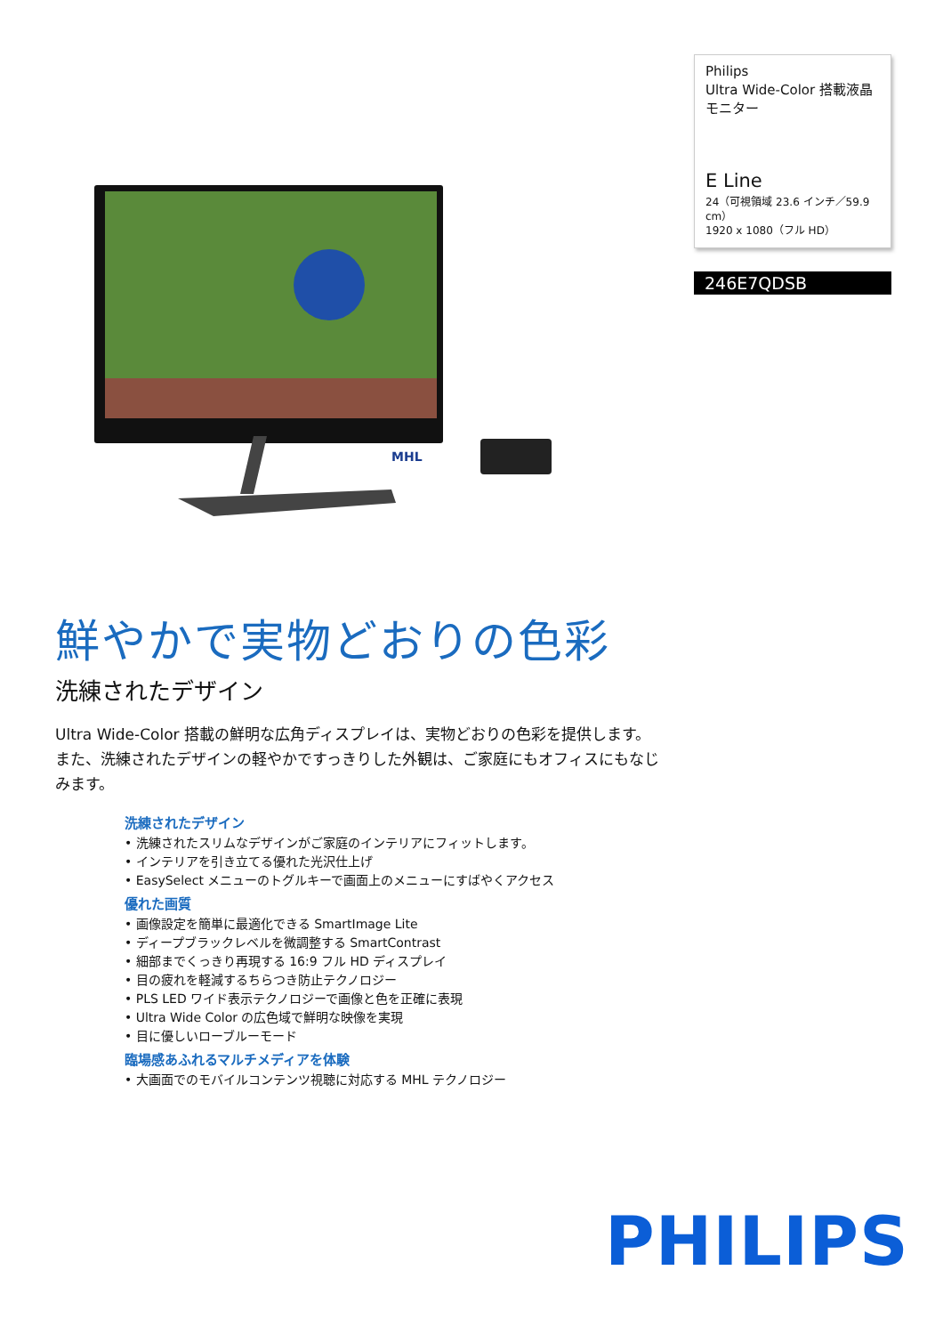MHL
Philips
Ultra Wide-Color 搭載液晶モニター
E Line
24（可視領域 23.6 インチ／59.9 cm）
1920 x 1080（フル HD）
246E7QDSB
鮮やかで実物どおりの色彩
洗練されたデザイン
Ultra Wide-Color 搭載の鮮明な広角ディスプレイは、実物どおりの色彩を提供します。また、洗練されたデザインの軽やかですっきりした外観は、ご家庭にもオフィスにもなじみます。
洗練されたデザイン
• 洗練されたスリムなデザインがご家庭のインテリアにフィットします。
• インテリアを引き立てる優れた光沢仕上げ
• EasySelect メニューのトグルキーで画面上のメニューにすばやくアクセス
優れた画質
• 画像設定を簡単に最適化できる SmartImage Lite
• ディープブラックレベルを微調整する SmartContrast
• 細部までくっきり再現する 16:9 フル HD ディスプレイ
• 目の疲れを軽減するちらつき防止テクノロジー
• PLS LED ワイド表示テクノロジーで画像と色を正確に表現
• Ultra Wide Color の広色域で鮮明な映像を実現
• 目に優しいローブルーモード
臨場感あふれるマルチメディアを体験
• 大画面でのモバイルコンテンツ視聴に対応する MHL テクノロジー
PHILIPS